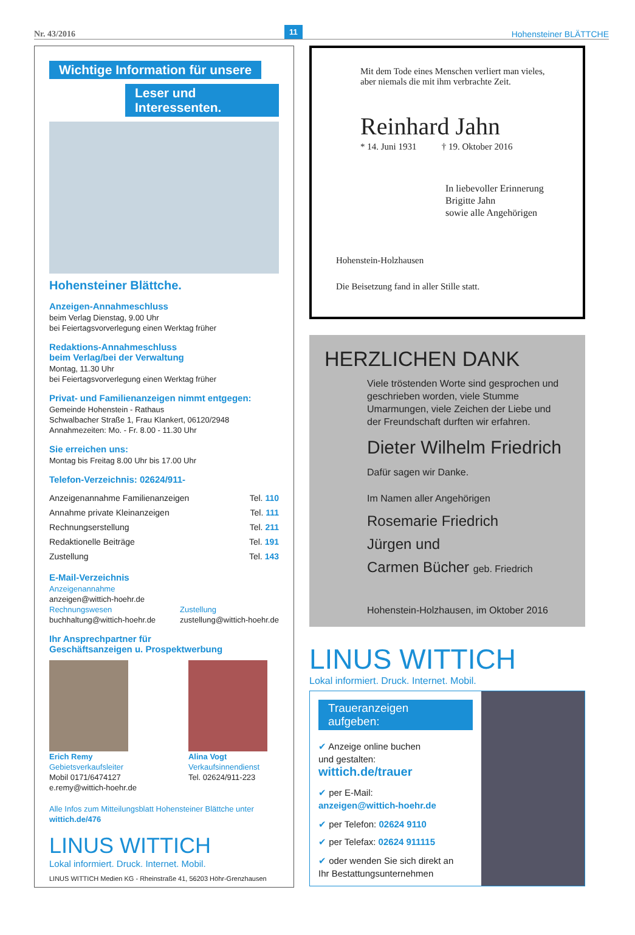Nr. 43/2016 11 Hohensteiner BLÄTTCHE
Wichtige Information für unsere
Leser und Interessenten.
Hohensteiner Blättche.
Anzeigen-Annahmeschluss
beim Verlag Dienstag, 9.00 Uhr
bei Feiertagsvorverlegung einen Werktag früher
Redaktions-Annahmeschluss
beim Verlag/bei der Verwaltung
Montag, 11.30 Uhr
bei Feiertagsvorverlegung einen Werktag früher
Privat- und Familienanzeigen nimmt entgegen:
Gemeinde Hohenstein - Rathaus
Schwalbacher Straße 1, Frau Klankert, 06120/2948
Annahmezeiten: Mo. - Fr. 8.00 - 11.30 Uhr
Sie erreichen uns:
Montag bis Freitag 8.00 Uhr bis 17.00 Uhr
Telefon-Verzeichnis: 02624/911-
| Anzeigenannahme Familienanzeigen | Tel. 110 |
| Annahme private Kleinanzeigen | Tel. 111 |
| Rechnungserstellung | Tel. 211 |
| Redaktionelle Beiträge | Tel. 191 |
| Zustellung | Tel. 143 |
E-Mail-Verzeichnis
Anzeigenannahme
anzeigen@wittich-hoehr.de
Rechnungswesen
buchhaltung@wittich-hoehr.de
Zustellung
zustellung@wittich-hoehr.de
Ihr Ansprechpartner für
Geschäftsanzeigen u. Prospektwerbung
Erich Remy
Gebietsverkaufsleiter
Mobil 0171/6474127
e.remy@wittich-hoehr.de
Alina Vogt
Verkaufsinnendienst
Tel. 02624/911-223
Alle Infos zum Mitteilungsblatt Hohensteiner Blättche unter
wittich.de/476
LINUS WITTICH
Lokal informiert. Druck. Internet. Mobil.
LINUS WITTICH Medien KG - Rheinstraße 41, 56203 Höhr-Grenzhausen
Mit dem Tode eines Menschen verliert man vieles,
aber niemals die mit ihm verbrachte Zeit.
Reinhard Jahn
* 14. Juni 1931 † 19. Oktober 2016
In liebevoller Erinnerung
Brigitte Jahn
sowie alle Angehörigen
Hohenstein-Holzhausen
Die Beisetzung fand in aller Stille statt.
HERZLICHEN DANK
Viele tröstenden Worte sind gesprochen und geschrieben worden, viele Stumme Umarmungen, viele Zeichen der Liebe und der Freundschaft durften wir erfahren.
Dieter Wilhelm Friedrich
Dafür sagen wir Danke.
Im Namen aller Angehörigen
Rosemarie Friedrich
Jürgen und
Carmen Bücher geb. Friedrich
Hohenstein-Holzhausen, im Oktober 2016
LINUS WITTICH
Lokal informiert. Druck. Internet. Mobil.
Traueranzeigen aufgeben:
✔ Anzeige online buchen
und gestalten:
wittich.de/trauer
✔ per E-Mail:
anzeigen@wittich-hoehr.de
✔ per Telefon: 02624 9110
✔ per Telefax: 02624 911115
✔ oder wenden Sie sich direkt an
Ihr Bestattungsunternehmen